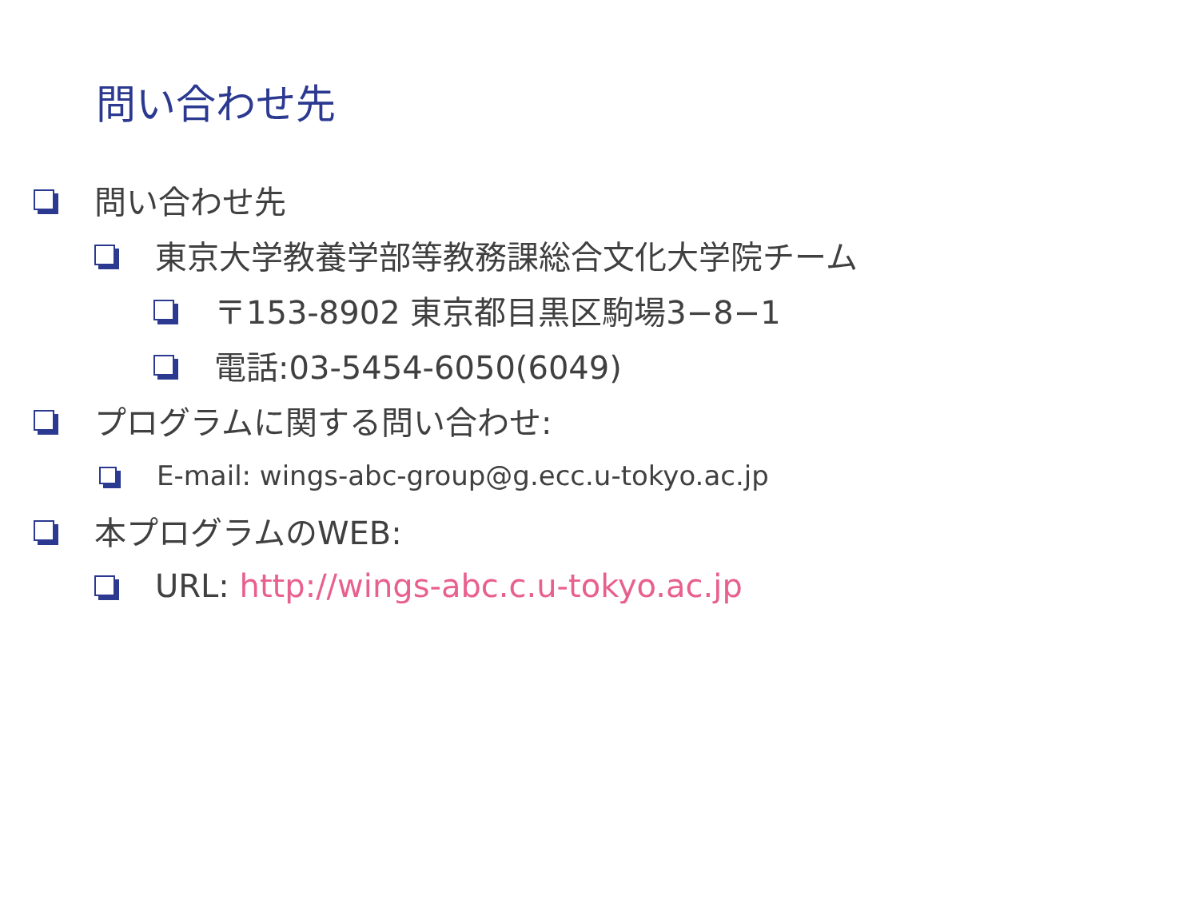問い合わせ先
問い合わせ先
東京大学教養学部等教務課総合文化大学院チーム
〒153-8902 東京都目黒区駒場3−8−1
電話:03-5454-6050(6049)
プログラムに関する問い合わせ:
E-mail: wings-abc-group@g.ecc.u-tokyo.ac.jp
本プログラムのWEB:
URL: http://wings-abc.c.u-tokyo.ac.jp